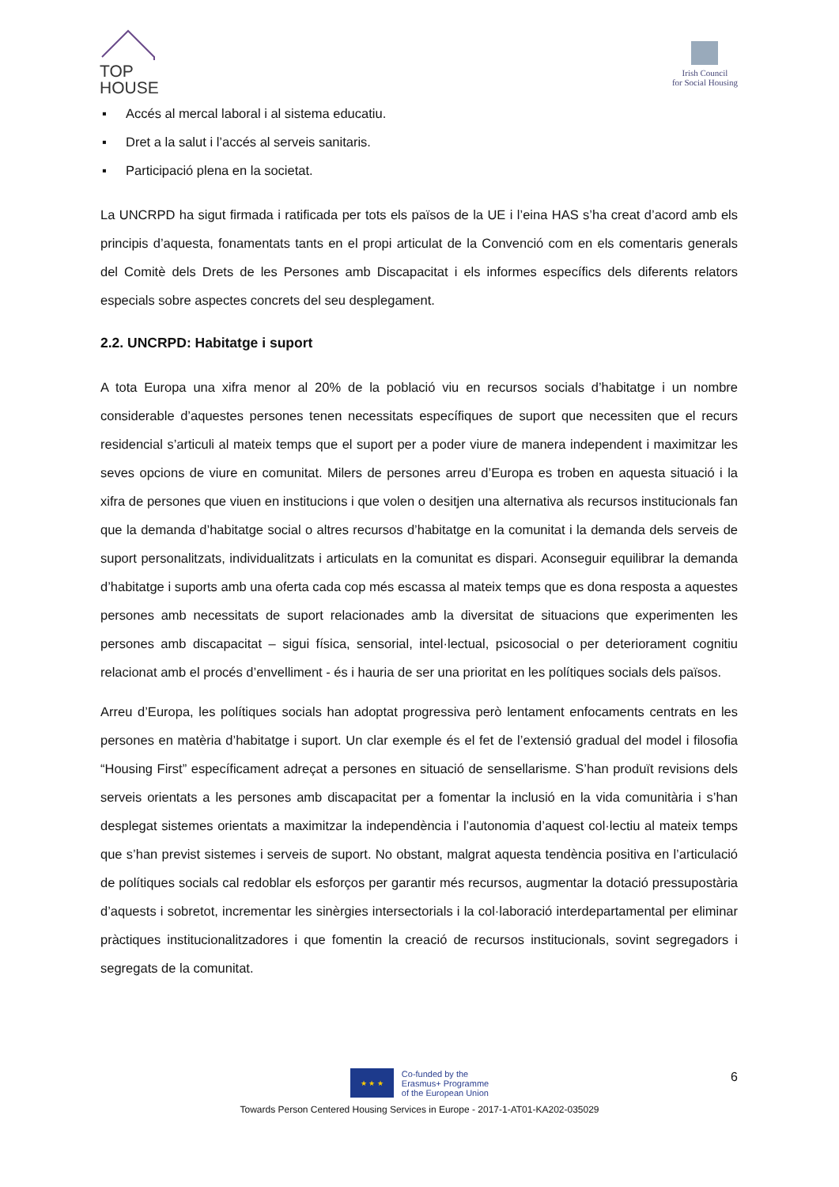TOP
HOUSE
Irish Council
for Social Housing
▪ Accés al mercal laboral i al sistema educatiu.
▪ Dret a la salut i l’accés al serveis sanitaris.
▪ Participació plena en la societat.
La UNCRPD ha sigut firmada i ratificada per tots els països de la UE i l’eina HAS s’ha creat d’acord amb els principis d’aquesta, fonamentats tants en el propi articulat de la Convenció com en els comentaris generals del Comitè dels Drets de les Persones amb Discapacitat i els informes específics dels diferents relators especials sobre aspectes concrets del seu desplegament.
2.2. UNCRPD: Habitatge i suport
A tota Europa una xifra menor al 20% de la població viu en recursos socials d’habitatge i un nombre considerable d’aquestes persones tenen necessitats específiques de suport que necessiten que el recurs residencial s’articuli al mateix temps que el suport per a poder viure de manera independent i maximitzar les seves opcions de viure en comunitat. Milers de persones arreu d’Europa es troben en aquesta situació i la xifra de persones que viuen en institucions i que volen o desitjen una alternativa als recursos institucionals fan que la demanda d’habitatge social o altres recursos d’habitatge en la comunitat i la demanda dels serveis de suport personalitzats, individualitzats i articulats en la comunitat es dispari. Aconseguir equilibrar la demanda d’habitatge i suports amb una oferta cada cop més escassa al mateix temps que es dona resposta a aquestes persones amb necessitats de suport relacionades amb la diversitat de situacions que experimenten les persones amb discapacitat – sigui física, sensorial, intel·lectual, psicosocial o per deteriorament cognitiu relacionat amb el procés d’envelliment - és i hauria de ser una prioritat en les polítiques socials dels països.
Arreu d’Europa, les polítiques socials han adoptat progressiva però lentament enfocaments centrats en les persones en matèria d’habitatge i suport. Un clar exemple és el fet de l’extensió gradual del model i filosofia “Housing First” específicament adreçat a persones en situació de sensellarisme. S’han produït revisions dels serveis orientats a les persones amb discapacitat per a fomentar la inclusió en la vida comunitària i s’han desplegat sistemes orientats a maximitzar la independència i l’autonomia d’aquest col·lectiu al mateix temps que s’han previst sistemes i serveis de suport. No obstant, malgrat aquesta tendència positiva en l’articulació de polítiques socials cal redoblar els esforços per garantir més recursos, augmentar la dotació pressupostària d’aquests i sobretot, incrementar les sinèrgies intersectorials i la col·laboració interdepartamental per eliminar pràctiques institucionalitzadores i que fomentin la creació de recursos institucionals, sovint segregadors i segregats de la comunitat.
6
★ ★ ★
Co-funded by the
Erasmus+ Programme
of the European Union
Towards Person Centered Housing Services in Europe - 2017-1-AT01-KA202-035029